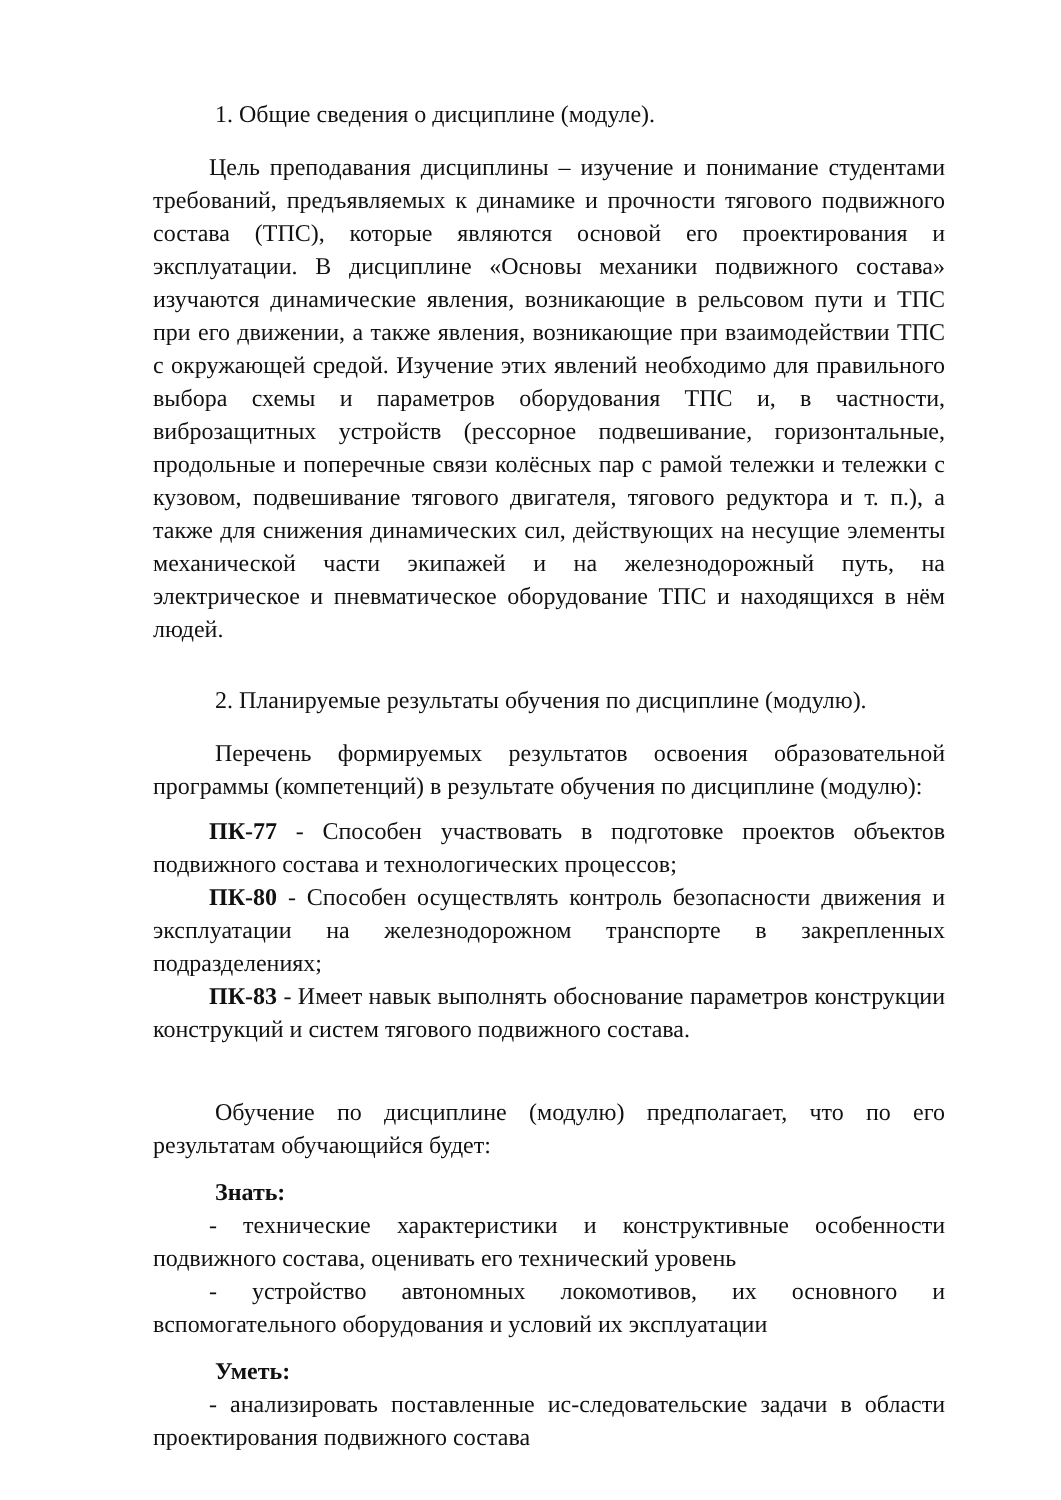1. Общие сведения о дисциплине (модуле).
Цель преподавания дисциплины – изучение и понимание студентами требований, предъявляемых к динамике и прочности тягового подвижного состава (ТПС), которые являются основой его проектирования и эксплуатации. В дисциплине «Основы механики подвижного состава» изучаются динамические явления, возникающие в рельсовом пути и ТПС при его движении, а также явления, возникающие при взаимодействии ТПС с окружающей средой. Изучение этих явлений необходимо для правильного выбора схемы и параметров оборудования ТПС и, в частности, виброзащитных устройств (рессорное подвешивание, горизонтальные, продольные и поперечные связи колёсных пар с рамой тележки и тележки с кузовом, подвешивание тягового двигателя, тягового редуктора и т. п.), а также для снижения динамических сил, действующих на несущие элементы механической части экипажей и на железнодорожный путь, на электрическое и пневматическое оборудование ТПС и находящихся в нём людей.
2. Планируемые результаты обучения по дисциплине (модулю).
Перечень формируемых результатов освоения образовательной программы (компетенций) в результате обучения по дисциплине (модулю):
ПК-77 - Способен участвовать в подготовке проектов объектов подвижного состава и технологических процессов;
ПК-80 - Способен осуществлять контроль безопасности движения и эксплуатации на железнодорожном транспорте в закрепленных подразделениях;
ПК-83 - Имеет навык выполнять обоснование параметров конструкции конструкций и систем тягового подвижного состава.
Обучение по дисциплине (модулю) предполагает, что по его результатам обучающийся будет:
Знать:
- технические характеристики и конструктивные особенности подвижного состава, оценивать его технический уровень
- устройство автономных локомотивов, их основного и вспомогательного оборудования и условий их эксплуатации
Уметь:
- анализировать поставленные ис-следовательские задачи в области проектирования подвижного состава